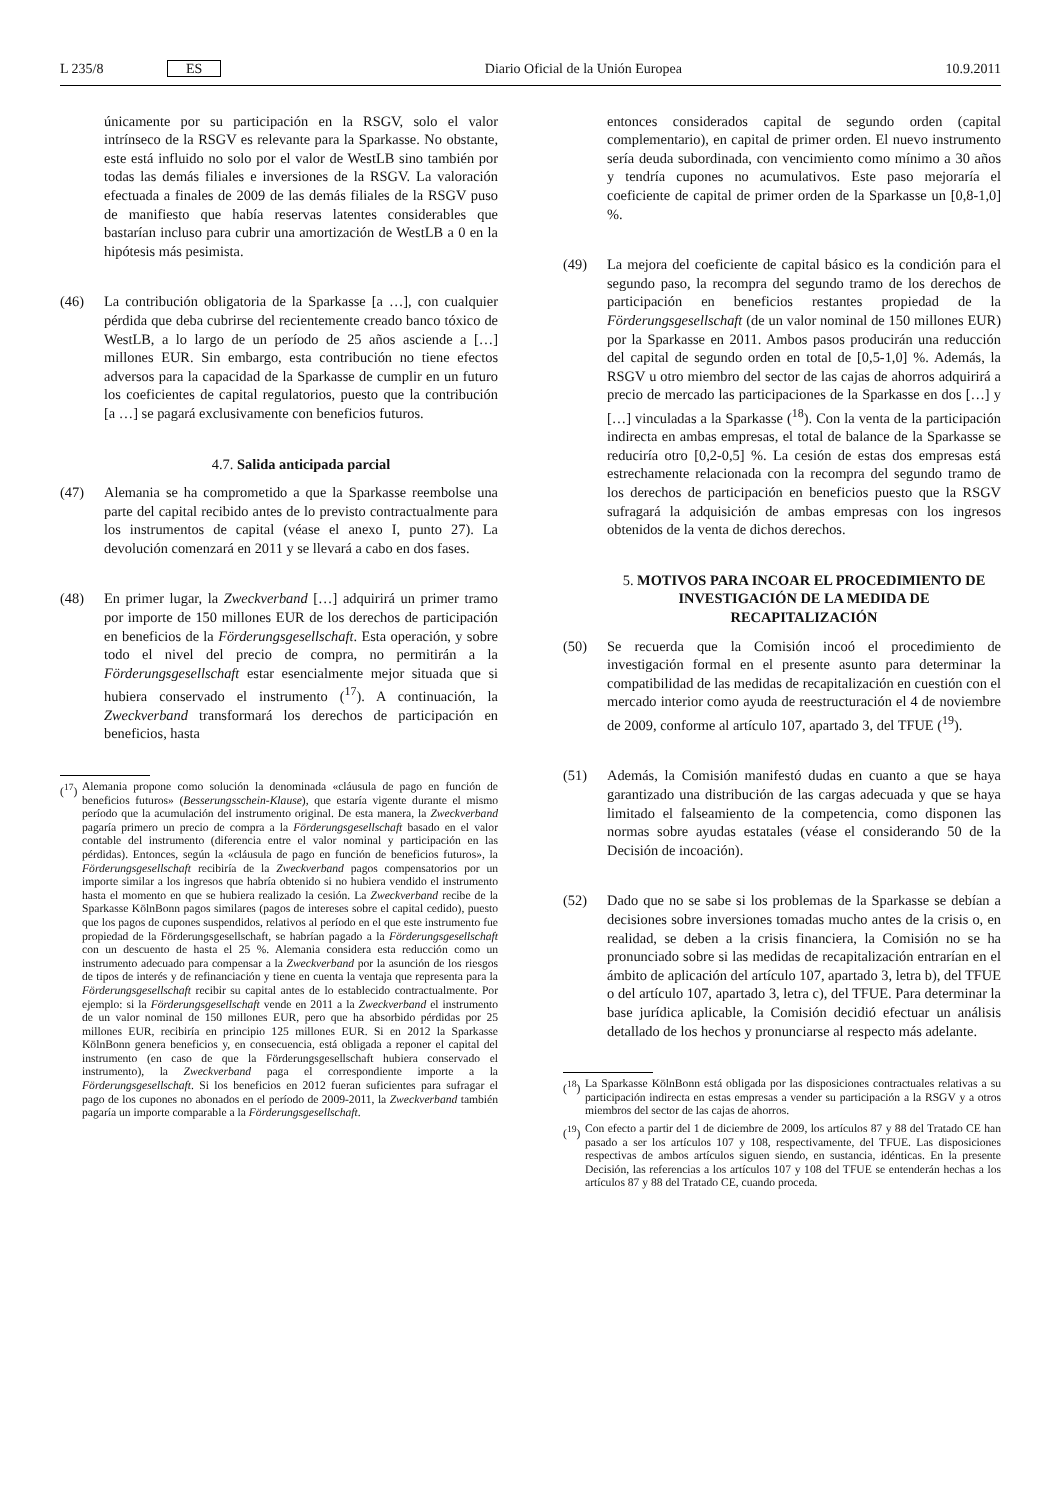L 235/8 ES Diario Oficial de la Unión Europea 10.9.2011
únicamente por su participación en la RSGV, solo el valor intrínseco de la RSGV es relevante para la Sparkasse. No obstante, este está influido no solo por el valor de WestLB sino también por todas las demás filiales e inversiones de la RSGV. La valoración efectuada a finales de 2009 de las demás filiales de la RSGV puso de manifiesto que había reservas latentes considerables que bastarían incluso para cubrir una amortización de WestLB a 0 en la hipótesis más pesimista.
(46) La contribución obligatoria de la Sparkasse [a …], con cualquier pérdida que deba cubrirse del recientemente creado banco tóxico de WestLB, a lo largo de un período de 25 años asciende a […] millones EUR. Sin embargo, esta contribución no tiene efectos adversos para la capacidad de la Sparkasse de cumplir en un futuro los coeficientes de capital regulatorios, puesto que la contribución [a …] se pagará exclusivamente con beneficios futuros.
4.7. Salida anticipada parcial
(47) Alemania se ha comprometido a que la Sparkasse reembolse una parte del capital recibido antes de lo previsto contractualmente para los instrumentos de capital (véase el anexo I, punto 27). La devolución comenzará en 2011 y se llevará a cabo en dos fases.
(48) En primer lugar, la Zweckverband […] adquirirá un primer tramo por importe de 150 millones EUR de los derechos de participación en beneficios de la Förderungsgesellschaft. Esta operación, y sobre todo el nivel del precio de compra, no permitirán a la Förderungsgesellschaft estar esencialmente mejor situada que si hubiera conservado el instrumento (<sup>17</sup>). A continuación, la Zweckverband transformará los derechos de participación en beneficios, hasta
(<sup>17</sup>) Alemania propone como solución la denominada «cláusula de pago en función de beneficios futuros» (Besserungsschein-Klause), que estaría vigente durante el mismo período que la acumulación del instrumento original. De esta manera, la Zweckverband pagaría primero un precio de compra a la Förderungsgesellschaft basado en el valor contable del instrumento (diferencia entre el valor nominal y participación en las pérdidas). Entonces, según la «cláusula de pago en función de beneficios futuros», la Förderungsgesellschaft recibiría de la Zweckverband pagos compensatorios por un importe similar a los ingresos que habría obtenido si no hubiera vendido el instrumento hasta el momento en que se hubiera realizado la cesión. La Zweckverband recibe de la Sparkasse KölnBonn pagos similares (pagos de intereses sobre el capital cedido), puesto que los pagos de cupones suspendidos, relativos al período en el que este instrumento fue propiedad de la Förderungsgesellschaft, se habrían pagado a la Förderungsgesellschaft con un descuento de hasta el 25 %. Alemania considera esta reducción como un instrumento adecuado para compensar a la Zweckverband por la asunción de los riesgos de tipos de interés y de refinanciación y tiene en cuenta la ventaja que representa para la Förderungsgesellschaft recibir su capital antes de lo establecido contractualmente. Por ejemplo: si la Förderungsgesellschaft vende en 2011 a la Zweckverband el instrumento de un valor nominal de 150 millones EUR, pero que ha absorbido pérdidas por 25 millones EUR, recibiría en principio 125 millones EUR. Si en 2012 la Sparkasse KölnBonn genera beneficios y, en consecuencia, está obligada a reponer el capital del instrumento (en caso de que la Förderungsgesellschaft hubiera conservado el instrumento), la Zweckverband paga el correspondiente importe a la Förderungsgesellschaft. Si los beneficios en 2012 fueran suficientes para sufragar el pago de los cupones no abonados en el período de 2009-2011, la Zweckverband también pagaría un importe comparable a la Förderungsgesellschaft.
entonces considerados capital de segundo orden (capital complementario), en capital de primer orden. El nuevo instrumento sería deuda subordinada, con vencimiento como mínimo a 30 años y tendría cupones no acumulativos. Este paso mejoraría el coeficiente de capital de primer orden de la Sparkasse un [0,8-1,0] %.
(49) La mejora del coeficiente de capital básico es la condición para el segundo paso, la recompra del segundo tramo de los derechos de participación en beneficios restantes propiedad de la Förderungsgesellschaft (de un valor nominal de 150 millones EUR) por la Sparkasse en 2011. Ambos pasos producirán una reducción del capital de segundo orden en total de [0,5-1,0] %. Además, la RSGV u otro miembro del sector de las cajas de ahorros adquirirá a precio de mercado las participaciones de la Sparkasse en dos […] y […] vinculadas a la Sparkasse (<sup>18</sup>). Con la venta de la participación indirecta en ambas empresas, el total de balance de la Sparkasse se reduciría otro [0,2-0,5] %. La cesión de estas dos empresas está estrechamente relacionada con la recompra del segundo tramo de los derechos de participación en beneficios puesto que la RSGV sufragará la adquisición de ambas empresas con los ingresos obtenidos de la venta de dichos derechos.
5. MOTIVOS PARA INCOAR EL PROCEDIMIENTO DE INVESTIGACIÓN DE LA MEDIDA DE RECAPITALIZACIÓN
(50) Se recuerda que la Comisión incoó el procedimiento de investigación formal en el presente asunto para determinar la compatibilidad de las medidas de recapitalización en cuestión con el mercado interior como ayuda de reestructuración el 4 de noviembre de 2009, conforme al artículo 107, apartado 3, del TFUE (<sup>19</sup>).
(51) Además, la Comisión manifestó dudas en cuanto a que se haya garantizado una distribución de las cargas adecuada y que se haya limitado el falseamiento de la competencia, como disponen las normas sobre ayudas estatales (véase el considerando 50 de la Decisión de incoación).
(52) Dado que no se sabe si los problemas de la Sparkasse se debían a decisiones sobre inversiones tomadas mucho antes de la crisis o, en realidad, se deben a la crisis financiera, la Comisión no se ha pronunciado sobre si las medidas de recapitalización entrarían en el ámbito de aplicación del artículo 107, apartado 3, letra b), del TFUE o del artículo 107, apartado 3, letra c), del TFUE. Para determinar la base jurídica aplicable, la Comisión decidió efectuar un análisis detallado de los hechos y pronunciarse al respecto más adelante.
(<sup>18</sup>) La Sparkasse KölnBonn está obligada por las disposiciones contractuales relativas a su participación indirecta en estas empresas a vender su participación a la RSGV y a otros miembros del sector de las cajas de ahorros.
(<sup>19</sup>) Con efecto a partir del 1 de diciembre de 2009, los artículos 87 y 88 del Tratado CE han pasado a ser los artículos 107 y 108, respectivamente, del TFUE. Las disposiciones respectivas de ambos artículos siguen siendo, en sustancia, idénticas. En la presente Decisión, las referencias a los artículos 107 y 108 del TFUE se entenderán hechas a los artículos 87 y 88 del Tratado CE, cuando proceda.